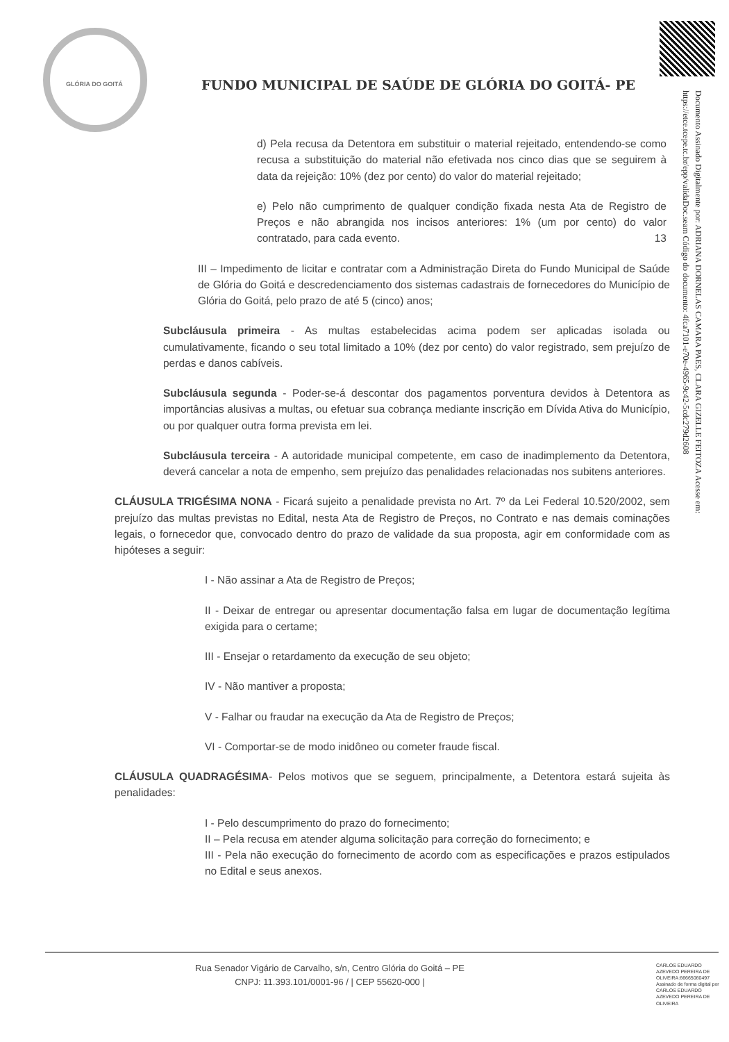GLÓRIA DO GOITÁ
FUNDO MUNICIPAL DE SAÚDE DE GLÓRIA DO GOITÁ- PE
Documento Assinado Digitalmente por: ADRIANA DORNELAS CAMARA PAES, CLARA GIZELLE FEITOZA Acesse em: https://etce.tcepe.tc.br/epp/validaDoc.seam Código do documento: 4fca7101-e70e-4965-9c42-5cdc279d2608
d) Pela recusa da Detentora em substituir o material rejeitado, entendendo-se como recusa a substituição do material não efetivada nos cinco dias que se seguirem à data da rejeição: 10% (dez por cento) do valor do material rejeitado;
e) Pelo não cumprimento de qualquer condição fixada nesta Ata de Registro de Preços e não abrangida nos incisos anteriores: 1% (um por cento) do valor contratado, para cada evento. 13
III – Impedimento de licitar e contratar com a Administração Direta do Fundo Municipal de Saúde de Glória do Goitá e descredenciamento dos sistemas cadastrais de fornecedores do Município de Glória do Goitá, pelo prazo de até 5 (cinco) anos;
Subcláusula primeira - As multas estabelecidas acima podem ser aplicadas isolada ou cumulativamente, ficando o seu total limitado a 10% (dez por cento) do valor registrado, sem prejuízo de perdas e danos cabíveis.
Subcláusula segunda - Poder-se-á descontar dos pagamentos porventura devidos à Detentora as importâncias alusivas a multas, ou efetuar sua cobrança mediante inscrição em Dívida Ativa do Município, ou por qualquer outra forma prevista em lei.
Subcláusula terceira - A autoridade municipal competente, em caso de inadimplemento da Detentora, deverá cancelar a nota de empenho, sem prejuízo das penalidades relacionadas nos subitens anteriores.
CLÁUSULA TRIGÉSIMA NONA - Ficará sujeito a penalidade prevista no Art. 7º da Lei Federal 10.520/2002, sem prejuízo das multas previstas no Edital, nesta Ata de Registro de Preços, no Contrato e nas demais cominações legais, o fornecedor que, convocado dentro do prazo de validade da sua proposta, agir em conformidade com as hipóteses a seguir:
I - Não assinar a Ata de Registro de Preços;
II - Deixar de entregar ou apresentar documentação falsa em lugar de documentação legítima exigida para o certame;
III - Ensejar o retardamento da execução de seu objeto;
IV - Não mantiver a proposta;
V - Falhar ou fraudar na execução da Ata de Registro de Preços;
VI - Comportar-se de modo inidôneo ou cometer fraude fiscal.
CLÁUSULA QUADRAGÉSIMA- Pelos motivos que se seguem, principalmente, a Detentora estará sujeita às penalidades:
I - Pelo descumprimento do prazo do fornecimento;
II – Pela recusa em atender alguma solicitação para correção do fornecimento; e
III - Pela não execução do fornecimento de acordo com as especificações e prazos estipulados no Edital e seus anexos.
Rua Senador Vigário de Carvalho, s/n, Centro Glória do Goitá – PE
CNPJ: 11.393.101/0001-96 / | CEP 55620-000 |
CARLOS EDUARDO AZEVEDO PEREIRA DE OLIVEIRA:66665060497 Assinado de forma digital por CARLOS EDUARDO AZEVEDO PEREIRA DE OLIVEIRA